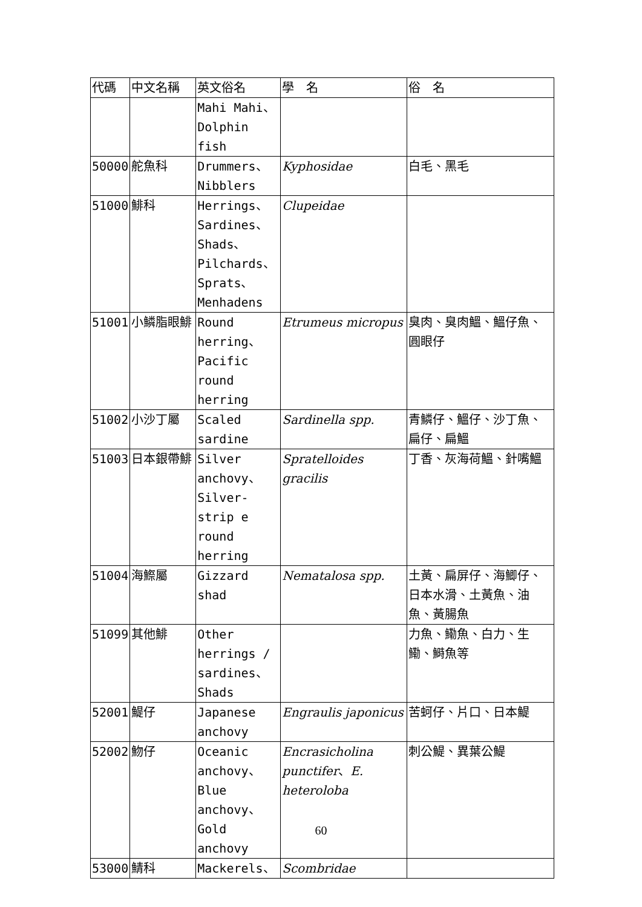| 代碼 | 中文名稱 | 英文俗名 | 學 名 | 俗 名 |
| --- | --- | --- | --- | --- |
| | | Mahi Mahi、 Dolphin fish | | |
| 50000 | 舵魚科 | Drummers、 Nibblers | Kyphosidae | 白毛、黑毛 |
| 51000 | 鯡科 | Herrings、 Sardines、 Shads、 Pilchards、 Sprats、 Menhadens | Clupeidae | |
| 51001 | 小鱗脂眼鯡 | Round herring、Pacific round herring | Etrumeus micropus | 臭肉、臭肉鰮、鰮仔魚、圓眼仔 |
| 51002 | 小沙丁屬 | Scaled sardine | Sardinella spp. | 青鱗仔、鰮仔、沙丁魚、扁仔、扁鰮 |
| 51003 | 日本銀帶鯡 | Silver anchovy、Silver-strip e round herring | Spratelloides gracilis | 丁香、灰海荷鰮、針嘴鰮 |
| 51004 | 海鰶屬 | Gizzard shad | Nematalosa spp. | 土黃、扁屏仔、海鯽仔、日本水滑、土黃魚、油魚、黃腸魚 |
| 51099 | 其他鯡 | Other herrings / sardines、Shads | | 力魚、鰳魚、白力、生鰳、鰣魚等 |
| 52001 | 鯷仔 | Japanese anchovy | Engraulis japonicus | 苦蚵仔、片口、日本鯷 |
| 52002 | 魩仔 | Oceanic anchovy、Blue anchovy、Gold anchovy | Encrasicholina punctifer 、 E. heteroloba | 刺公鯷、異葉公鯷 |
| 53000 | 鯖科 | Mackerels、 | Scombridae | |
60